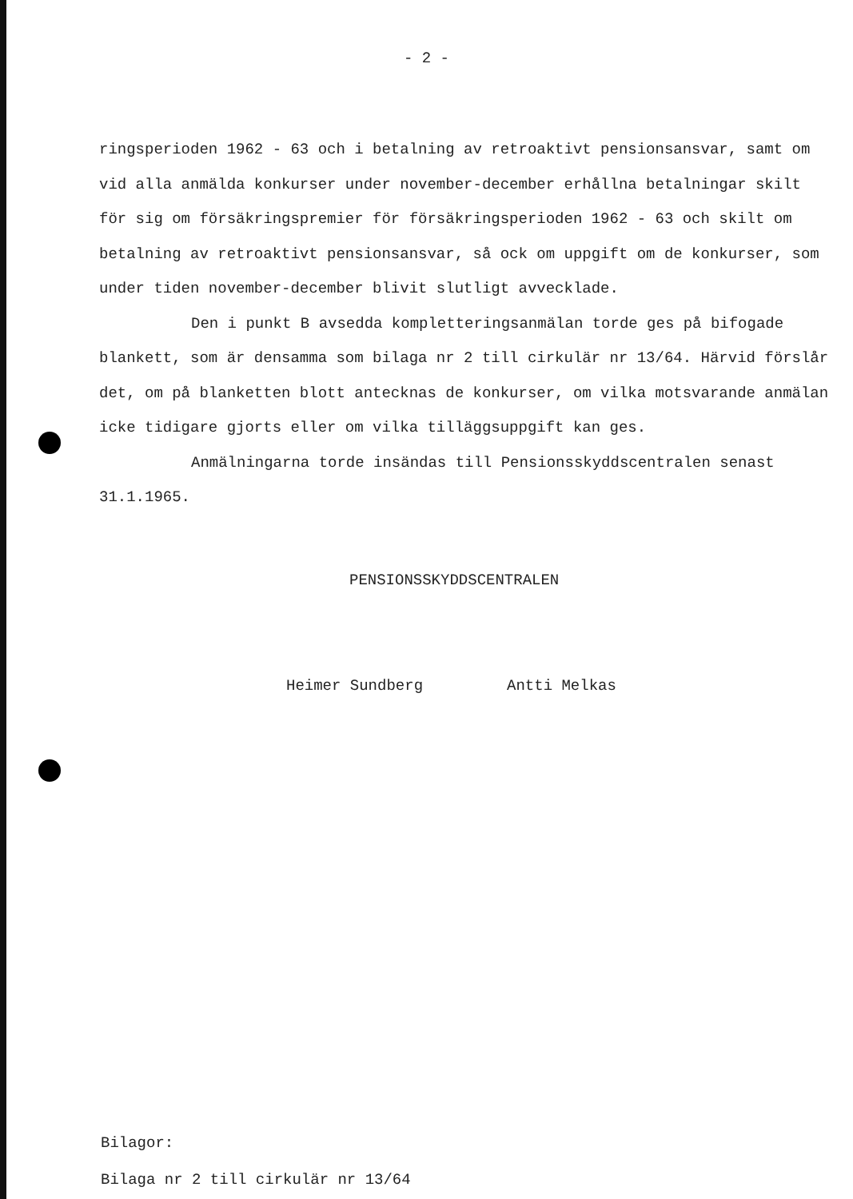- 2 -
ringsperioden 1962 - 63 och i betalning av retroaktivt pensionsansvar, samt om vid alla anmälda konkurser under november-december erhållna betalningar skilt för sig om försäkringspremier för försäkringsperioden 1962 - 63 och skilt om betalning av retroaktivt pensionsansvar, så ock om uppgift om de konkurser, som under tiden november-december blivit slutligt avvecklade.
Den i punkt B avsedda kompletteringsanmälan torde ges på bifogade blankett, som är densamma som bilaga nr 2 till cirkulär nr 13/64. Härvid förslår det, om på blanketten blott antecknas de konkurser, om vilka motsvarande anmälan icke tidigare gjorts eller om vilka tilläggsuppgift kan ges.
Anmälningarna torde insändas till Pensionsskyddscentralen senast 31.1.1965.
PENSIONSSKYDDSCENTRALEN
Heimer Sundberg Antti Melkas
Bilagor:
Bilaga nr 2 till cirkulär nr 13/64